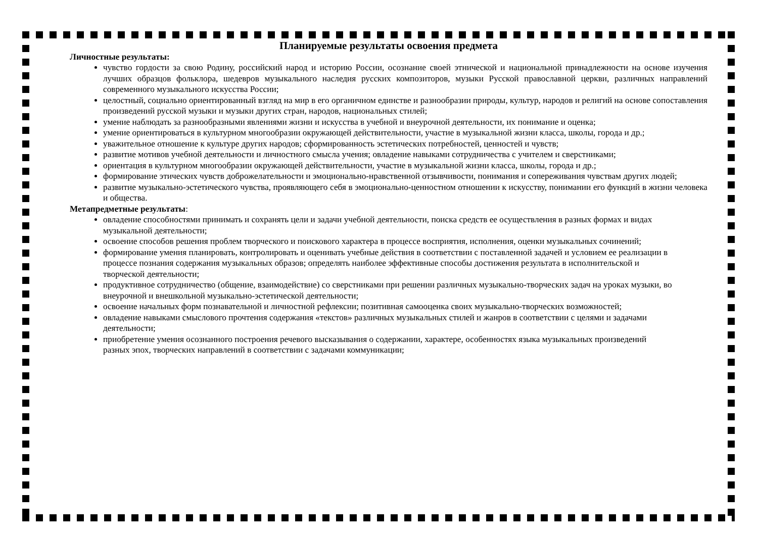Планируемые результаты освоения предмета
Личностные результаты:
чувство гордости за свою Родину, российский народ и историю России, осознание своей этнической и национальной принадлежности на основе изучения лучших образцов фольклора, шедевров музыкального наследия русских композиторов, музыки Русской православной церкви, различных направлений современного музыкального искусства России;
целостный, социально ориентированный взгляд на мир в его органичном единстве и разнообразии природы, культур, народов и религий на основе сопоставления произведений русской музыки и музыки других стран, народов, национальных стилей;
умение наблюдать за разнообразными явлениями жизни и искусства в учебной и внеурочной деятельности, их понимание и оценка;
умение ориентироваться в культурном многообразии окружающей действительности, участие в музыкальной жизни класса, школы, города и др.;
уважительное отношение к культуре других народов; сформированность эстетических потребностей, ценностей и чувств;
развитие мотивов учебной деятельности и личностного смысла учения; овладение навыками сотрудничества с учителем и сверстниками;
ориентация в культурном многообразии окружающей действительности, участие в музыкальной жизни класса, школы, города и др.;
формирование этических чувств доброжелательности и эмоционально-нравственной отзывчивости, понимания и сопереживания чувствам других людей;
развитие музыкально-эстетического чувства, проявляющего себя в эмоционально-ценностном отношении к искусству, понимании его функций в жизни человека и общества.
Метапредметные результаты:
овладение способностями принимать и сохранять цели и задачи учебной деятельности, поиска средств ее осуществления в разных формах и видах музыкальной деятельности;
освоение способов решения проблем творческого и поискового характера в процессе восприятия, исполнения, оценки музыкальных сочинений;
формирование умения планировать, контролировать и оценивать учебные действия в соответствии с поставленной задачей и условием ее реализации в процессе познания содержания музыкальных образов; определять наиболее эффективные способы достижения результата в исполнительской и творческой деятельности;
продуктивное сотрудничество (общение, взаимодействие) со сверстниками при решении различных музыкально-творческих задач на уроках музыки, во внеурочной и внешкольной музыкально-эстетической деятельности;
освоение начальных форм познавательной и личностной рефлексии; позитивная самооценка своих музыкально-творческих возможностей;
овладение навыками смыслового прочтения содержания «текстов» различных музыкальных стилей и жанров в соответствии с целями и задачами деятельности;
приобретение умения осознанного построения речевого высказывания о содержании, характере, особенностях языка музыкальных произведений разных эпох, творческих направлений в соответствии с задачами коммуникации;